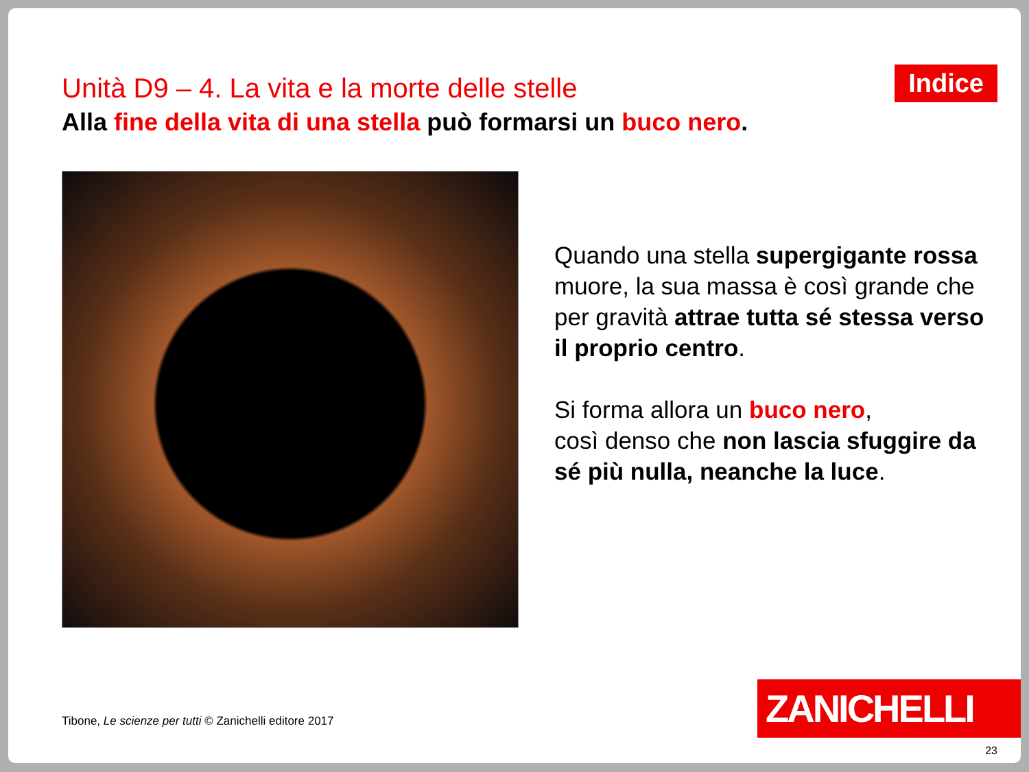Unità D9 – 4. La vita e la morte delle stelle
Indice
Alla fine della vita di una stella può formarsi un buco nero.
Quando una stella supergigante rossa muore, la sua massa è così grande che per gravità attrae tutta sé stessa verso il proprio centro.
Si forma allora un buco nero,
così denso che non lascia sfuggire da sé più nulla, neanche la luce.
Tibone, Le scienze per tutti © Zanichelli editore 2017
ZANICHELLI
23